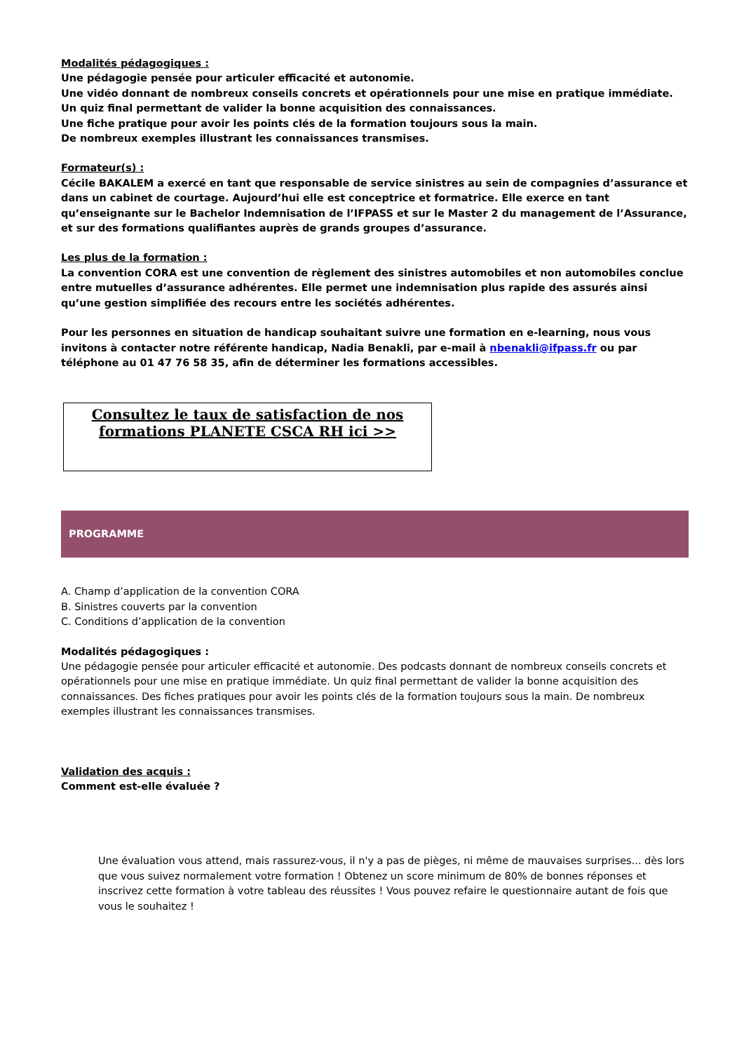Modalités pédagogiques :
Une pédagogie pensée pour articuler efficacité et autonomie.
Une vidéo donnant de nombreux conseils concrets et opérationnels pour une mise en pratique immédiate.
Un quiz final permettant de valider la bonne acquisition des connaissances.
Une fiche pratique pour avoir les points clés de la formation toujours sous la main.
De nombreux exemples illustrant les connaissances transmises.
Formateur(s) :
Cécile BAKALEM a exercé en tant que responsable de service sinistres au sein de compagnies d’assurance et dans un cabinet de courtage. Aujourd’hui elle est conceptrice et formatrice. Elle exerce en tant qu’enseignante sur le Bachelor Indemnisation de l’IFPASS et sur le Master 2 du management de l’Assurance, et sur des formations qualifiantes auprès de grands groupes d’assurance.
Les plus de la formation :
La convention CORA est une convention de règlement des sinistres automobiles et non automobiles conclue entre mutuelles d’assurance adhérentes. Elle permet une indemnisation plus rapide des assurés ainsi qu’une gestion simplifiée des recours entre les sociétés adhérentes.
Pour les personnes en situation de handicap souhaitant suivre une formation en e-learning, nous vous invitons à contacter notre référente handicap, Nadia Benakli, par e-mail à nbenakli@ifpass.fr ou par téléphone au 01 47 76 58 35, afin de déterminer les formations accessibles.
Consultez le taux de satisfaction de nos formations PLANETE CSCA RH ici >>
PROGRAMME
A. Champ d’application de la convention CORA
B. Sinistres couverts par la convention
C. Conditions d’application de la convention
Modalités pédagogiques :
Une pédagogie pensée pour articuler efficacité et autonomie. Des podcasts donnant de nombreux conseils concrets et opérationnels pour une mise en pratique immédiate. Un quiz final permettant de valider la bonne acquisition des connaissances. Des fiches pratiques pour avoir les points clés de la formation toujours sous la main. De nombreux exemples illustrant les connaissances transmises.
Validation des acquis :
Comment est-elle évaluée ?
Une évaluation vous attend, mais rassurez-vous, il n'y a pas de pièges, ni même de mauvaises surprises... dès lors que vous suivez normalement votre formation ! Obtenez un score minimum de 80% de bonnes réponses et inscrivez cette formation à votre tableau des réussites ! Vous pouvez refaire le questionnaire autant de fois que vous le souhaitez !